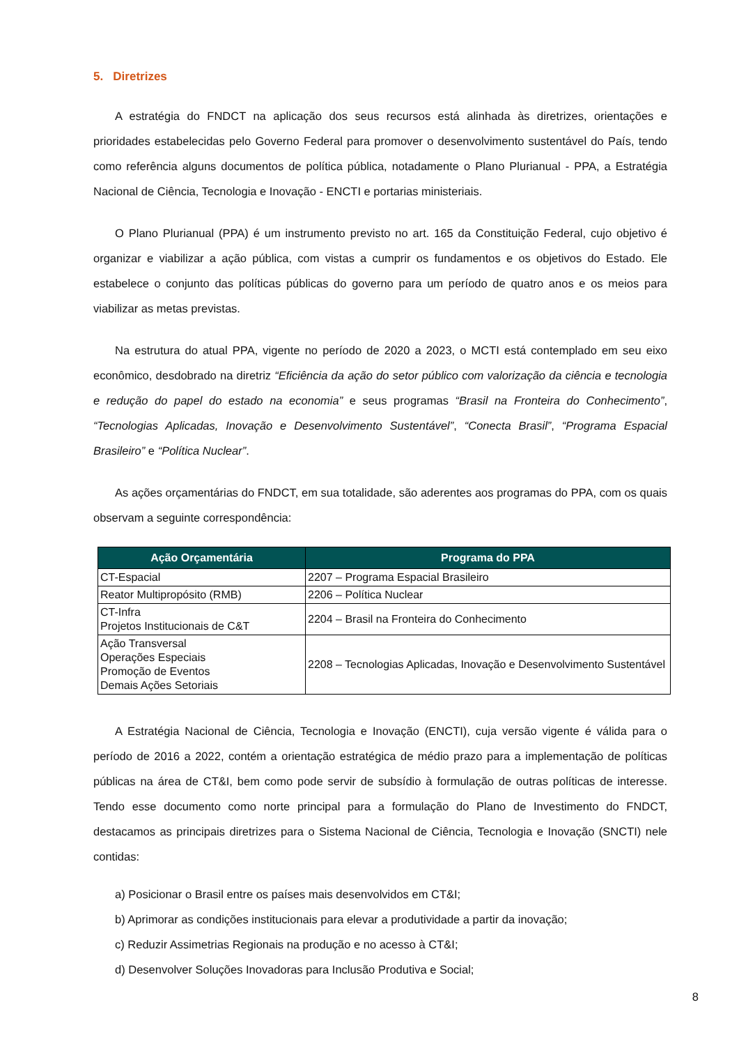5. Diretrizes
A estratégia do FNDCT na aplicação dos seus recursos está alinhada às diretrizes, orientações e prioridades estabelecidas pelo Governo Federal para promover o desenvolvimento sustentável do País, tendo como referência alguns documentos de política pública, notadamente o Plano Plurianual - PPA, a Estratégia Nacional de Ciência, Tecnologia e Inovação - ENCTI e portarias ministeriais.
O Plano Plurianual (PPA) é um instrumento previsto no art. 165 da Constituição Federal, cujo objetivo é organizar e viabilizar a ação pública, com vistas a cumprir os fundamentos e os objetivos do Estado. Ele estabelece o conjunto das políticas públicas do governo para um período de quatro anos e os meios para viabilizar as metas previstas.
Na estrutura do atual PPA, vigente no período de 2020 a 2023, o MCTI está contemplado em seu eixo econômico, desdobrado na diretriz “Eficiência da ação do setor público com valorização da ciência e tecnologia e redução do papel do estado na economia” e seus programas “Brasil na Fronteira do Conhecimento”, “Tecnologias Aplicadas, Inovação e Desenvolvimento Sustentável”, “Conecta Brasil”, “Programa Espacial Brasileiro” e “Política Nuclear”.
As ações orçamentárias do FNDCT, em sua totalidade, são aderentes aos programas do PPA, com os quais observam a seguinte correspondência:
| Ação Orçamentária | Programa do PPA |
| --- | --- |
| CT-Espacial | 2207 – Programa Espacial Brasileiro |
| Reator Multipropósito (RMB) | 2206 – Política Nuclear |
| CT-Infra Projetos Institucionais de C&T | 2204 – Brasil na Fronteira do Conhecimento |
| Ação Transversal Operações Especiais Promoção de Eventos Demais Ações Setoriais | 2208 – Tecnologias Aplicadas, Inovação e Desenvolvimento Sustentável |
A Estratégia Nacional de Ciência, Tecnologia e Inovação (ENCTI), cuja versão vigente é válida para o período de 2016 a 2022, contém a orientação estratégica de médio prazo para a implementação de políticas públicas na área de CT&I, bem como pode servir de subsídio à formulação de outras políticas de interesse. Tendo esse documento como norte principal para a formulação do Plano de Investimento do FNDCT, destacamos as principais diretrizes para o Sistema Nacional de Ciência, Tecnologia e Inovação (SNCTI) nele contidas:
a) Posicionar o Brasil entre os países mais desenvolvidos em CT&I;
b) Aprimorar as condições institucionais para elevar a produtividade a partir da inovação;
c) Reduzir Assimetrias Regionais na produção e no acesso à CT&I;
d) Desenvolver Soluções Inovadoras para Inclusão Produtiva e Social;
8